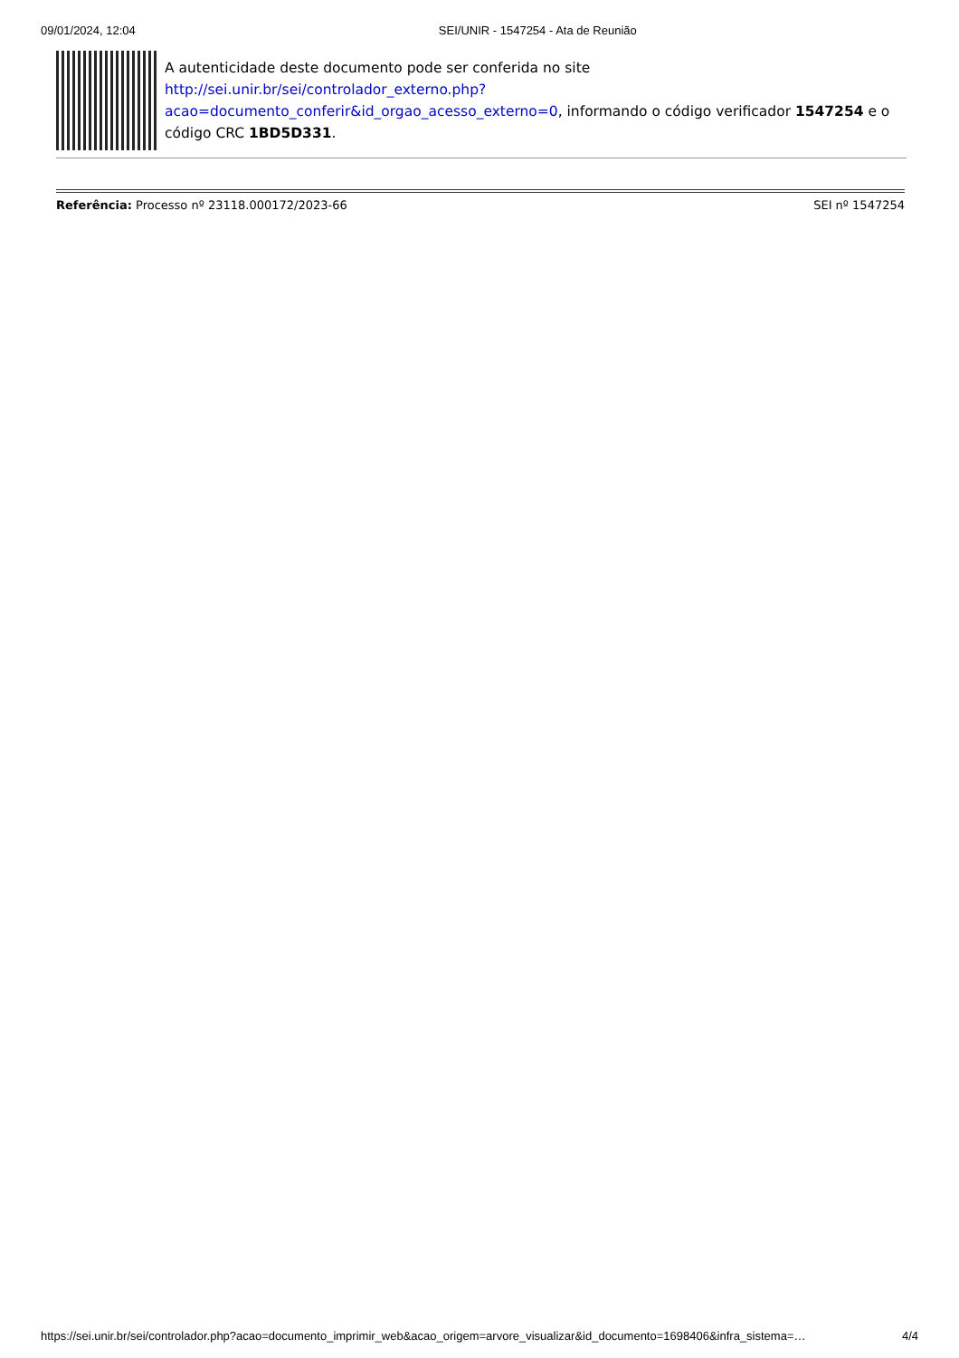09/01/2024, 12:04 SEI/UNIR - 1547254 - Ata de Reunião
A autenticidade deste documento pode ser conferida no site http://sei.unir.br/sei/controlador_externo.php?
acao=documento_conferir&id_orgao_acesso_externo=0, informando o código verificador 1547254 e o código CRC 1BD5D331.
Referência: Processo nº 23118.000172/2023-66 SEI nº 1547254
https://sei.unir.br/sei/controlador.php?acao=documento_imprimir_web&acao_origem=arvore_visualizar&id_documento=1698406&infra_sistema=… 4/4